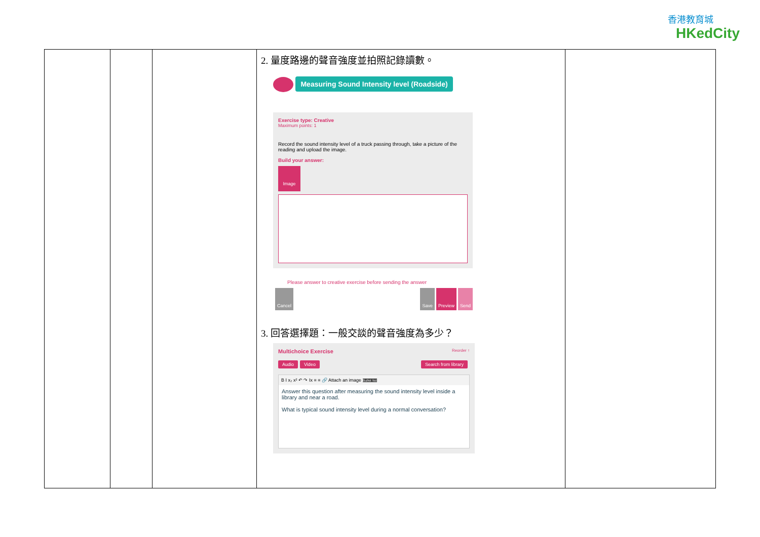香港教育城
HKedCity
| | | | 2. 量度路邊的聲音強度並拍照記錄讀數。 Measuring Sound Intensity level (Roadside) Exercise type: Creative Maximum points: 1 Record the sound intensity level of a truck passing through, take a picture of the reading and upload the image. Build your answer: Image Please answer to creative exercise before sending the answer Cancel Save Preview Send 3. 回答選擇題：一般交談的聲音強度為多少？ Multichoice Exercise Reorder ↑ Audio Video Search from library B I x₂ x² ↶ ↷ Ix ≡ ≡ 🔗 Attach an image Bullet list Answer this question after measuring the sound intensity level inside a library and near a road. What is typical sound intensity level during a normal conversation? | |